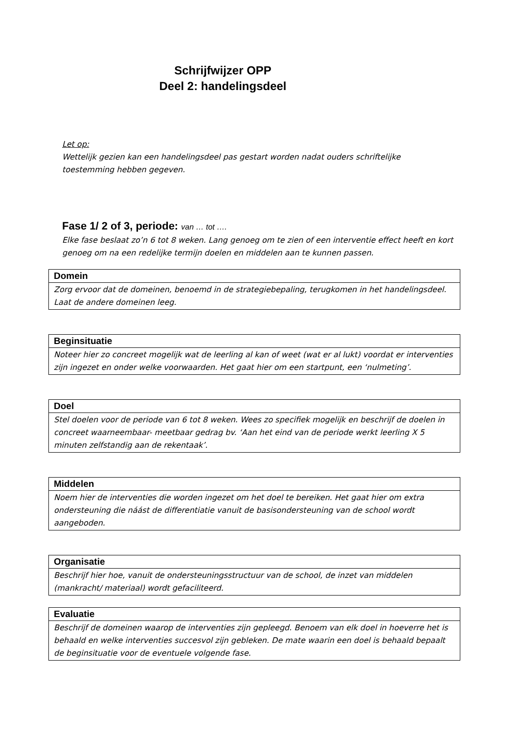Schrijfwijzer OPP
Deel 2: handelingsdeel
Let op:
Wettelijk gezien kan een handelingsdeel pas gestart worden nadat ouders schriftelijke toestemming hebben gegeven.
Fase 1/ 2 of 3, periode: van … tot ….
Elke fase beslaat zo’n 6 tot 8 weken. Lang genoeg om te zien of een interventie effect heeft en kort genoeg om na een redelijke termijn doelen en middelen aan te kunnen passen.
| Domein |
| --- |
| Zorg ervoor dat de domeinen, benoemd in de strategiebepaling, terugkomen in het handelingsdeel. Laat de andere domeinen leeg. |
| Beginsituatie |
| --- |
| Noteer hier zo concreet mogelijk wat de leerling al kan of weet (wat er al lukt) voordat er interventies zijn ingezet en onder welke voorwaarden. Het gaat hier om een startpunt, een ‘nulmeting’. |
| Doel |
| --- |
| Stel doelen voor de periode van 6 tot 8 weken. Wees zo specifiek mogelijk en beschrijf de doelen in concreet waarneembaar- meetbaar gedrag bv. ‘Aan het eind van de periode werkt leerling X 5 minuten zelfstandig aan de rekentaak’. |
| Middelen |
| --- |
| Noem hier de interventies die worden ingezet om het doel te bereiken. Het gaat hier om extra ondersteuning die náást de differentiatie vanuit de basisondersteuning van de school wordt aangeboden. |
| Organisatie |
| --- |
| Beschrijf hier hoe, vanuit de ondersteuningsstructuur van de school, de inzet van middelen (mankracht/ materiaal) wordt gefaciliteerd. |
| Evaluatie |
| --- |
| Beschrijf de domeinen waarop de interventies zijn gepleegd. Benoem van elk doel in hoeverre het is behaald en welke interventies succesvol zijn gebleken. De mate waarin een doel is behaald bepaalt de beginsituatie voor de eventuele volgende fase. |